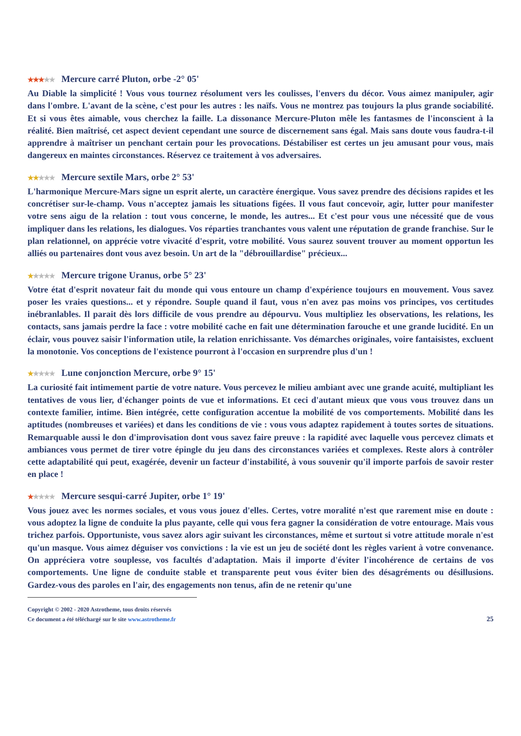★★★★★ Mercure carré Pluton, orbe -2° 05'
Au Diable la simplicité ! Vous vous tournez résolument vers les coulisses, l'envers du décor. Vous aimez manipuler, agir dans l'ombre. L'avant de la scène, c'est pour les autres : les naïfs. Vous ne montrez pas toujours la plus grande sociabilité. Et si vous êtes aimable, vous cherchez la faille. La dissonance Mercure-Pluton mêle les fantasmes de l'inconscient à la réalité. Bien maîtrisé, cet aspect devient cependant une source de discernement sans égal. Mais sans doute vous faudra-t-il apprendre à maîtriser un penchant certain pour les provocations. Déstabiliser est certes un jeu amusant pour vous, mais dangereux en maintes circonstances. Réservez ce traitement à vos adversaires.
★★★★★ Mercure sextile Mars, orbe 2° 53'
L'harmonique Mercure-Mars signe un esprit alerte, un caractère énergique. Vous savez prendre des décisions rapides et les concrétiser sur-le-champ. Vous n'acceptez jamais les situations figées. Il vous faut concevoir, agir, lutter pour manifester votre sens aigu de la relation : tout vous concerne, le monde, les autres... Et c'est pour vous une nécessité que de vous impliquer dans les relations, les dialogues. Vos réparties tranchantes vous valent une réputation de grande franchise. Sur le plan relationnel, on apprécie votre vivacité d'esprit, votre mobilité. Vous saurez souvent trouver au moment opportun les alliés ou partenaires dont vous avez besoin. Un art de la "débrouillardise" précieux...
★★★★★ Mercure trigone Uranus, orbe 5° 23'
Votre état d'esprit novateur fait du monde qui vous entoure un champ d'expérience toujours en mouvement. Vous savez poser les vraies questions... et y répondre. Souple quand il faut, vous n'en avez pas moins vos principes, vos certitudes inébranlables. Il parait dès lors difficile de vous prendre au dépourvu. Vous multipliez les observations, les relations, les contacts, sans jamais perdre la face : votre mobilité cache en fait une détermination farouche et une grande lucidité. En un éclair, vous pouvez saisir l'information utile, la relation enrichissante. Vos démarches originales, voire fantaisistes, excluent la monotonie. Vos conceptions de l'existence pourront à l'occasion en surprendre plus d'un !
★★★★★ Lune conjonction Mercure, orbe 9° 15'
La curiosité fait intimement partie de votre nature. Vous percevez le milieu ambiant avec une grande acuité, multipliant les tentatives de vous lier, d'échanger points de vue et informations. Et ceci d'autant mieux que vous vous trouvez dans un contexte familier, intime. Bien intégrée, cette configuration accentue la mobilité de vos comportements. Mobilité dans les aptitudes (nombreuses et variées) et dans les conditions de vie : vous vous adaptez rapidement à toutes sortes de situations. Remarquable aussi le don d'improvisation dont vous savez faire preuve : la rapidité avec laquelle vous percevez climats et ambiances vous permet de tirer votre épingle du jeu dans des circonstances variées et complexes. Reste alors à contrôler cette adaptabilité qui peut, exagérée, devenir un facteur d'instabilité, à vous souvenir qu'il importe parfois de savoir rester en place !
★★★★★ Mercure sesqui-carré Jupiter, orbe 1° 19'
Vous jouez avec les normes sociales, et vous vous jouez d'elles. Certes, votre moralité n'est que rarement mise en doute : vous adoptez la ligne de conduite la plus payante, celle qui vous fera gagner la considération de votre entourage. Mais vous trichez parfois. Opportuniste, vous savez alors agir suivant les circonstances, même et surtout si votre attitude morale n'est qu'un masque. Vous aimez déguiser vos convictions : la vie est un jeu de société dont les règles varient à votre convenance. On appréciera votre souplesse, vos facultés d'adaptation. Mais il importe d'éviter l'incohérence de certains de vos comportements. Une ligne de conduite stable et transparente peut vous éviter bien des désagréments ou désillusions. Gardez-vous des paroles en l'air, des engagements non tenus, afin de ne retenir qu'une
Copyright © 2002 - 2020 Astrotheme, tous droits réservés
Ce document a été téléchargé sur le site www.astrotheme.fr
25